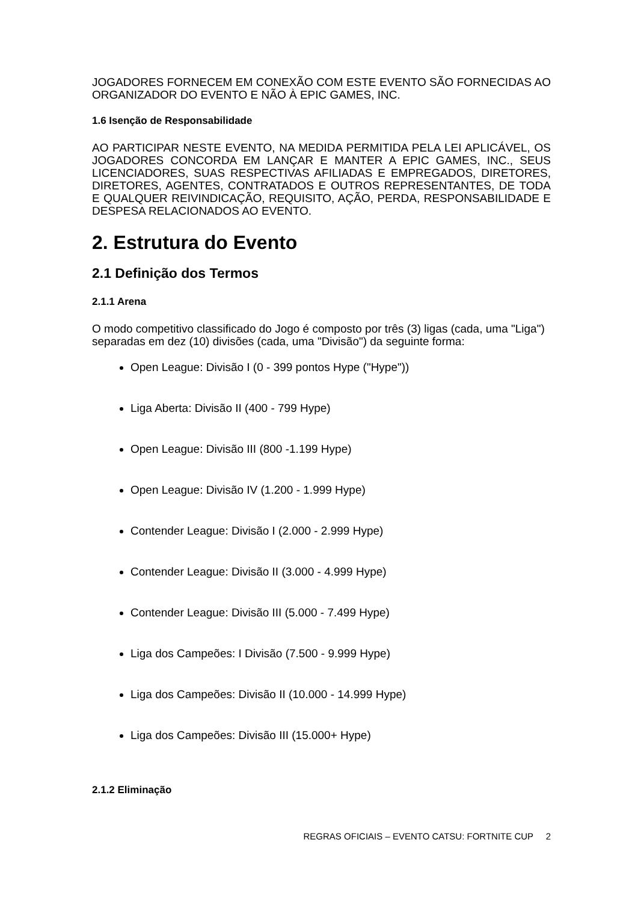JOGADORES FORNECEM EM CONEXÃO COM ESTE EVENTO SÃO FORNECIDAS AO ORGANIZADOR DO EVENTO E NÃO À EPIC GAMES, INC.
1.6 Isenção de Responsabilidade
AO PARTICIPAR NESTE EVENTO, NA MEDIDA PERMITIDA PELA LEI APLICÁVEL, OS JOGADORES CONCORDA EM LANÇAR E MANTER A EPIC GAMES, INC., SEUS LICENCIADORES, SUAS RESPECTIVAS AFILIADAS E EMPREGADOS, DIRETORES, DIRETORES, AGENTES, CONTRATADOS E OUTROS REPRESENTANTES, DE TODA E QUALQUER REIVINDICAÇÃO, REQUISITO, AÇÃO, PERDA, RESPONSABILIDADE E DESPESA RELACIONADOS AO EVENTO.
2. Estrutura do Evento
2.1 Definição dos Termos
2.1.1 Arena
O modo competitivo classificado do Jogo é composto por três (3) ligas (cada, uma "Liga") separadas em dez (10) divisões (cada, uma "Divisão") da seguinte forma:
Open League: Divisão I (0 - 399 pontos Hype ("Hype"))
Liga Aberta: Divisão II (400 - 799 Hype)
Open League: Divisão III (800 -1.199 Hype)
Open League: Divisão IV (1.200 - 1.999 Hype)
Contender League: Divisão I (2.000 - 2.999 Hype)
Contender League: Divisão II (3.000 - 4.999 Hype)
Contender League: Divisão III (5.000 - 7.499 Hype)
Liga dos Campeões: I Divisão (7.500 - 9.999 Hype)
Liga dos Campeões: Divisão II (10.000 - 14.999 Hype)
Liga dos Campeões: Divisão III (15.000+ Hype)
2.1.2 Eliminação
REGRAS OFICIAIS – EVENTO CATSU: FORTNITE CUP 2